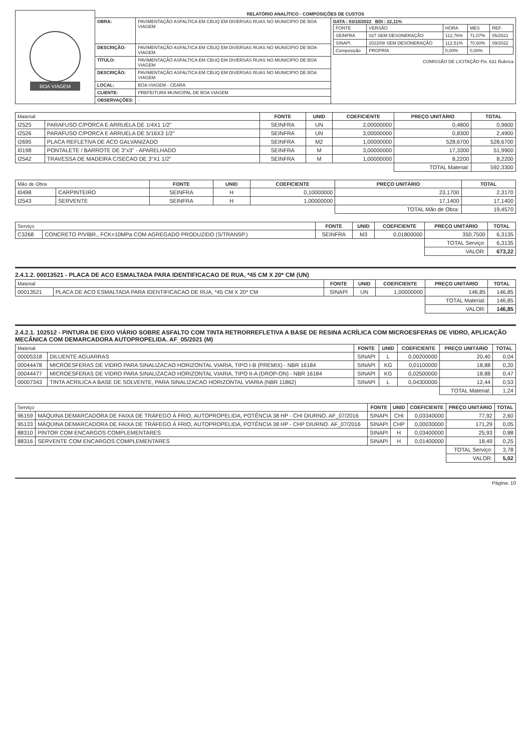| BOA VIAGEM | RELATÓRIO ANALÍTICO - COMPOSIÇÕES DE CUSTOS | | |
| | OBRA: | PAVIMENTAÇÃO ASFALTICA EM CBUQ EM DIVERSAS RUAS NO MUNICIPIO DE BOA VIAGEM | DATA : 03/10/2022 BDI : 22,11% / FONTE / VERSÃO / HORA / MES / REF. / / SEINFRA / 027 SEM DESONERAÇÃO / 112,76% / 71,07% / 05/2021 / / SINAPI / 2022/08 SEM DESONERAÇÃO / 112,51% / 70,60% / 09/2022 / / Composição / PROPRIA / 0,00% / 0,00% / / COMISSÃO DE LICITAÇÃO Fls. 631 Rubrica |
| | DESCRIÇÃO: | PAVIMENTAÇÃO ASFALTICA EM CBUQ EM DIVERSAS RUAS NO MUNICIPIO DE BOA VIAGEM | |
| | TÍTULO: | PAVIMENTAÇÃO ASFALTICA EM CBUQ EM DIVERSAS RUAS NO MUNICIPIO DE BOA VIAGEM | |
| | DESCRIÇÃO: | PAVIMENTAÇÃO ASFALTICA EM CBUQ EM DIVERSAS RUAS NO MUNICIPIO DE BOA VIAGEM | |
| | LOCAL: | BOA VIAGEM - CEARÁ | |
| | CLIENTE: | PREFEITURA MUNICIPAL DE BOA VIAGEM | |
| | OBSERVAÇÕES: | - | |
| Material | | FONTE | UNID | COEFICIENTE | PREÇO UNITÁRIO | TOTAL |
| --- | --- | --- | --- | --- | --- | --- |
| I2525 | PARAFUSO C/PORCA E ARRUELA DE 1/4X1 1/2" | SEINFRA | UN | 2,00000000 | 0,4800 | 0,9600 |
| I2526 | PARAFUSO C/PORCA E ARRUELA DE 5/16X3 1/2" | SEINFRA | UN | 3,00000000 | 0,8300 | 2,4900 |
| I2695 | PLACA REFLETIVA DE ACO GALVANIZADO | SEINFRA | M2 | 1,00000000 | 528,6700 | 528,6700 |
| I0198 | PONTALETE / BARROTE DE 3"x3" - APARELHADO | SEINFRA | M | 3,00000000 | 17,3300 | 51,9900 |
| I2542 | TRAVESSA DE MADEIRA C/SECAO DE 3"X1 1/2" | SEINFRA | M | 1,00000000 | 8,2200 | 8,2200 |
| | | | | | TOTAL Material: | 592,3300 |
| Mão de Obra | | FONTE | UNID | COEFICIENTE | PREÇO UNITÁRIO | TOTAL |
| --- | --- | --- | --- | --- | --- | --- |
| I0498 | CARPINTEIRO | SEINFRA | H | 0,10000000 | 23,1700 | 2,3170 |
| I2543 | SERVENTE | SEINFRA | H | 1,00000000 | 17,1400 | 17,1400 |
| | | | | | TOTAL Mão de Obra: | 19,4570 |
| Serviço | | FONTE | UNID | COEFICIENTE | PREÇO UNITÁRIO | TOTAL |
| --- | --- | --- | --- | --- | --- | --- |
| C3268 | CONCRETO P/VIBR., FCK=10MPa COM AGREGADO PRODUZIDO (S/TRANSP.) | SEINFRA | M3 | 0,01800000 | 350,7500 | 6,3135 |
| | | | | | TOTAL Serviço: | 6,3135 |
| | | | | | VALOR: | 673,22 |
2.4.1.2. 00013521 - PLACA DE ACO ESMALTADA PARA IDENTIFICACAO DE RUA, *45 CM X 20* CM (UN)
| Material | | FONTE | UNID | COEFICIENTE | PREÇO UNITÁRIO | TOTAL |
| --- | --- | --- | --- | --- | --- | --- |
| 00013521 | PLACA DE ACO ESMALTADA PARA IDENTIFICACAO DE RUA, *45 CM X 20* CM | SINAPI | UN | 1,00000000 | 146,85 | 146,85 |
| | | | | | TOTAL Material: | 146,85 |
| | | | | | VALOR: | 146,85 |
2.4.2.1. 102512 - PINTURA DE EIXO VIÁRIO SOBRE ASFALTO COM TINTA RETRORREFLETIVA A BASE DE RESINA ACRÍLICA COM MICROESFERAS DE VIDRO, APLICAÇÃO MECÂNICA COM DEMARCADORA AUTOPROPELIDA. AF_05/2021 (M)
| Material | | FONTE | UNID | COEFICIENTE | PREÇO UNITÁRIO | TOTAL |
| --- | --- | --- | --- | --- | --- | --- |
| 00005318 | DILUENTE AGUARRAS | SINAPI | L | 0,00200000 | 20,40 | 0,04 |
| 00044478 | MICROESFERAS DE VIDRO PARA SINALIZACAO HORIZONTAL VIARIA, TIPO I-B (PREMIX) - NBR 16184 | SINAPI | KG | 0,01100000 | 18,88 | 0,20 |
| 00044477 | MICROESFERAS DE VIDRO PARA SINALIZACAO HORIZONTAL VIARIA, TIPO II-A (DROP-ON) - NBR 16184 | SINAPI | KG | 0,02500000 | 18,88 | 0,47 |
| 00007343 | TINTA ACRILICA A BASE DE SOLVENTE, PARA SINALIZACAO HORIZONTAL VIARIA (NBR 11862) | SINAPI | L | 0,04300000 | 12,44 | 0,53 |
| | | | | | TOTAL Material: | 1,24 |
| Serviço | | FONTE | UNID | COEFICIENTE | PREÇO UNITÁRIO | TOTAL |
| --- | --- | --- | --- | --- | --- | --- |
| 96159 | MÁQUINA DEMARCADORA DE FAIXA DE TRÁFEGO À FRIO, AUTOPROPELIDA, POTÊNCIA 38 HP - CHI DIURNO. AF_07/2016 | SINAPI | CHI | 0,03340000 | 77,92 | 2,60 |
| 95133 | MÁQUINA DEMARCADORA DE FAIXA DE TRÁFEGO À FRIO, AUTOPROPELIDA, POTÊNCIA 38 HP - CHP DIURNO. AF_07/2016 | SINAPI | CHP | 0,00030000 | 171,29 | 0,05 |
| 88310 | PINTOR COM ENCARGOS COMPLEMENTARES | SINAPI | H | 0,03400000 | 25,93 | 0,88 |
| 88316 | SERVENTE COM ENCARGOS COMPLEMENTARES | SINAPI | H | 0,01400000 | 18,49 | 0,25 |
| | | | | | TOTAL Serviço: | 3,78 |
| | | | | | VALOR: | 5,02 |
Página: 10